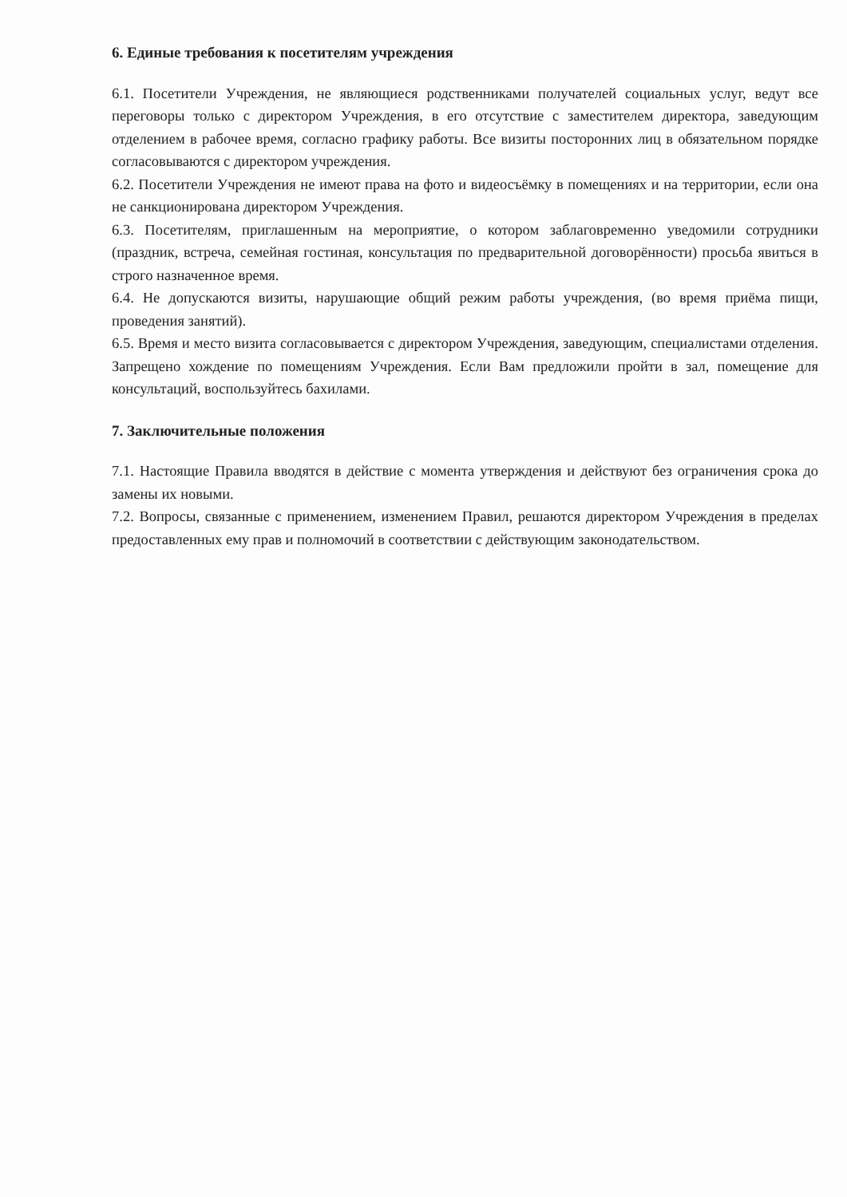6. Единые требования к посетителям учреждения
6.1. Посетители Учреждения, не являющиеся родственниками получателей социальных услуг, ведут все переговоры только с директором Учреждения, в его отсутствие с заместителем директора, заведующим отделением в рабочее время, согласно графику работы. Все визиты посторонних лиц в обязательном порядке согласовываются с директором учреждения.
6.2. Посетители Учреждения не имеют права на фото и видеосъёмку в помещениях и на территории, если она не санкционирована директором Учреждения.
6.3. Посетителям, приглашенным на мероприятие, о котором заблаговременно уведомили сотрудники (праздник, встреча, семейная гостиная, консультация по предварительной договорённости) просьба явиться в строго назначенное время.
6.4. Не допускаются визиты, нарушающие общий режим работы учреждения, (во время приёма пищи, проведения занятий).
6.5. Время и место визита согласовывается с директором Учреждения, заведующим, специалистами отделения. Запрещено хождение по помещениям Учреждения. Если Вам предложили пройти в зал, помещение для консультаций, воспользуйтесь бахилами.
7. Заключительные положения
7.1. Настоящие Правила вводятся в действие с момента утверждения и действуют без ограничения срока до замены их новыми.
7.2. Вопросы, связанные с применением, изменением Правил, решаются директором Учреждения в пределах предоставленных ему прав и полномочий в соответствии с действующим законодательством.